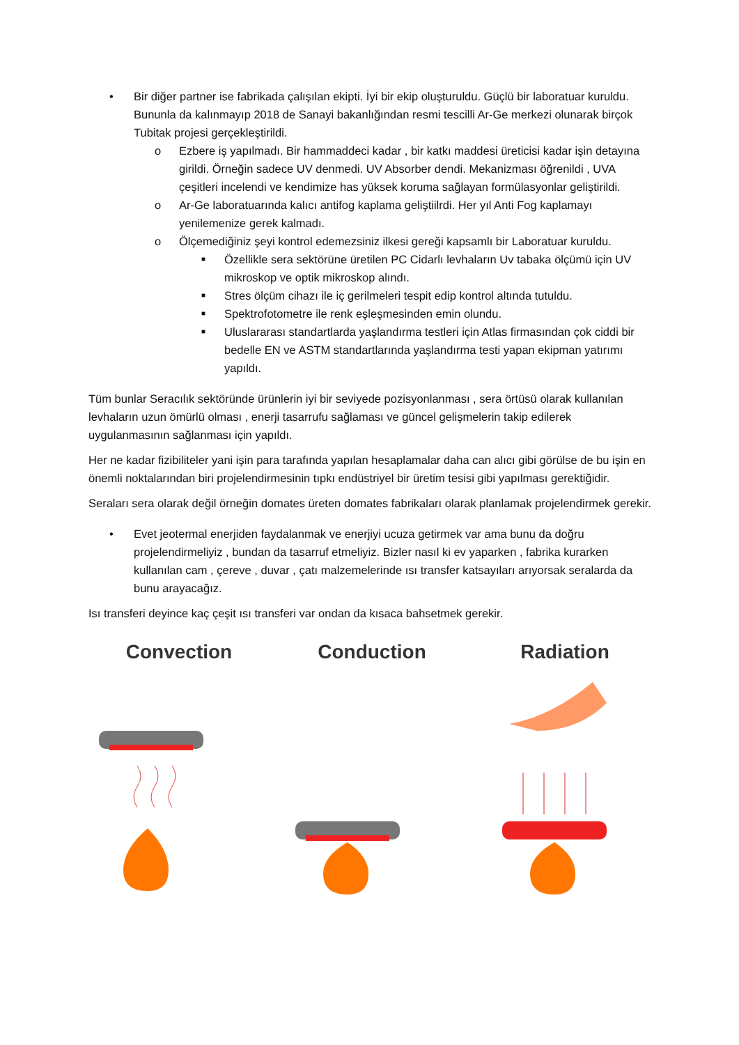• Bir diğer partner ise fabrikada çalışılan ekipti. İyi bir ekip oluşturuldu. Güçlü bir laboratuar kuruldu. Bununla da kalınmayıp 2018 de Sanayi bakanlığından resmi tescilli Ar-Ge merkezi olunarak birçok Tubitak projesi gerçekleştirildi.
o Ezbere iş yapılmadı. Bir hammaddeci kadar , bir katkı maddesi üreticisi kadar işin detayına girildi. Örneğin sadece UV denmedi. UV Absorber dendi. Mekanizması öğrenildi , UVA çeşitleri incelendi ve kendimize has yüksek koruma sağlayan formülasyonlar geliştirildi.
o Ar-Ge laboratuarında kalıcı antifog kaplama geliştiilrdi. Her yıl Anti Fog kaplamayı yenilemenize gerek kalmadı.
o Ölçemediğiniz şeyi kontrol edemezsiniz ilkesi gereği kapsamlı bir Laboratuar kuruldu.
■ Özellikle sera sektörüne üretilen PC Cidarlı levhaların Uv tabaka ölçümü için UV mikroskop ve optik mikroskop alındı.
■ Stres ölçüm cihazı ile iç gerilmeleri tespit edip kontrol altında tutuldu.
■ Spektrofotometre ile renk eşleşmesinden emin olundu.
■ Uluslararası standartlarda yaşlandırma testleri için Atlas firmasından çok ciddi bir bedelle EN ve ASTM standartlarında yaşlandırma testi yapan ekipman yatırımı yapıldı.
Tüm bunlar Seracılık sektöründe ürünlerin iyi bir seviyede pozisyonlanması , sera örtüsü olarak kullanılan levhaların uzun ömürlü olması , enerji tasarrufu sağlaması ve güncel gelişmelerin takip edilerek uygulanmasının sağlanması için yapıldı.
Her ne kadar fizibiliteler yani işin para tarafında yapılan hesaplamalar daha can alıcı gibi görülse de bu işin en önemli noktalarından biri projelendirmesinin tıpkı endüstriyel bir üretim tesisi gibi yapılması gerektiğidir.
Seraları sera olarak değil örneğin domates üreten domates fabrikaları olarak planlamak projelendirmek gerekir.
• Evet jeotermal enerjiden faydalanmak ve enerjiyi ucuza getirmek var ama bunu da doğru projelendirmeliyiz , bundan da tasarruf etmeliyiz. Bizler nasıl ki ev yaparken , fabrika kurarken kullanılan cam , çereve , duvar , çatı malzemelerinde ısı transfer katsayıları arıyorsak seralarda da bunu arayacağız.
Isı transferi deyince kaç çeşit ısı transferi var ondan da kısaca bahsetmek gerekir.
Convection Conduction Radiation